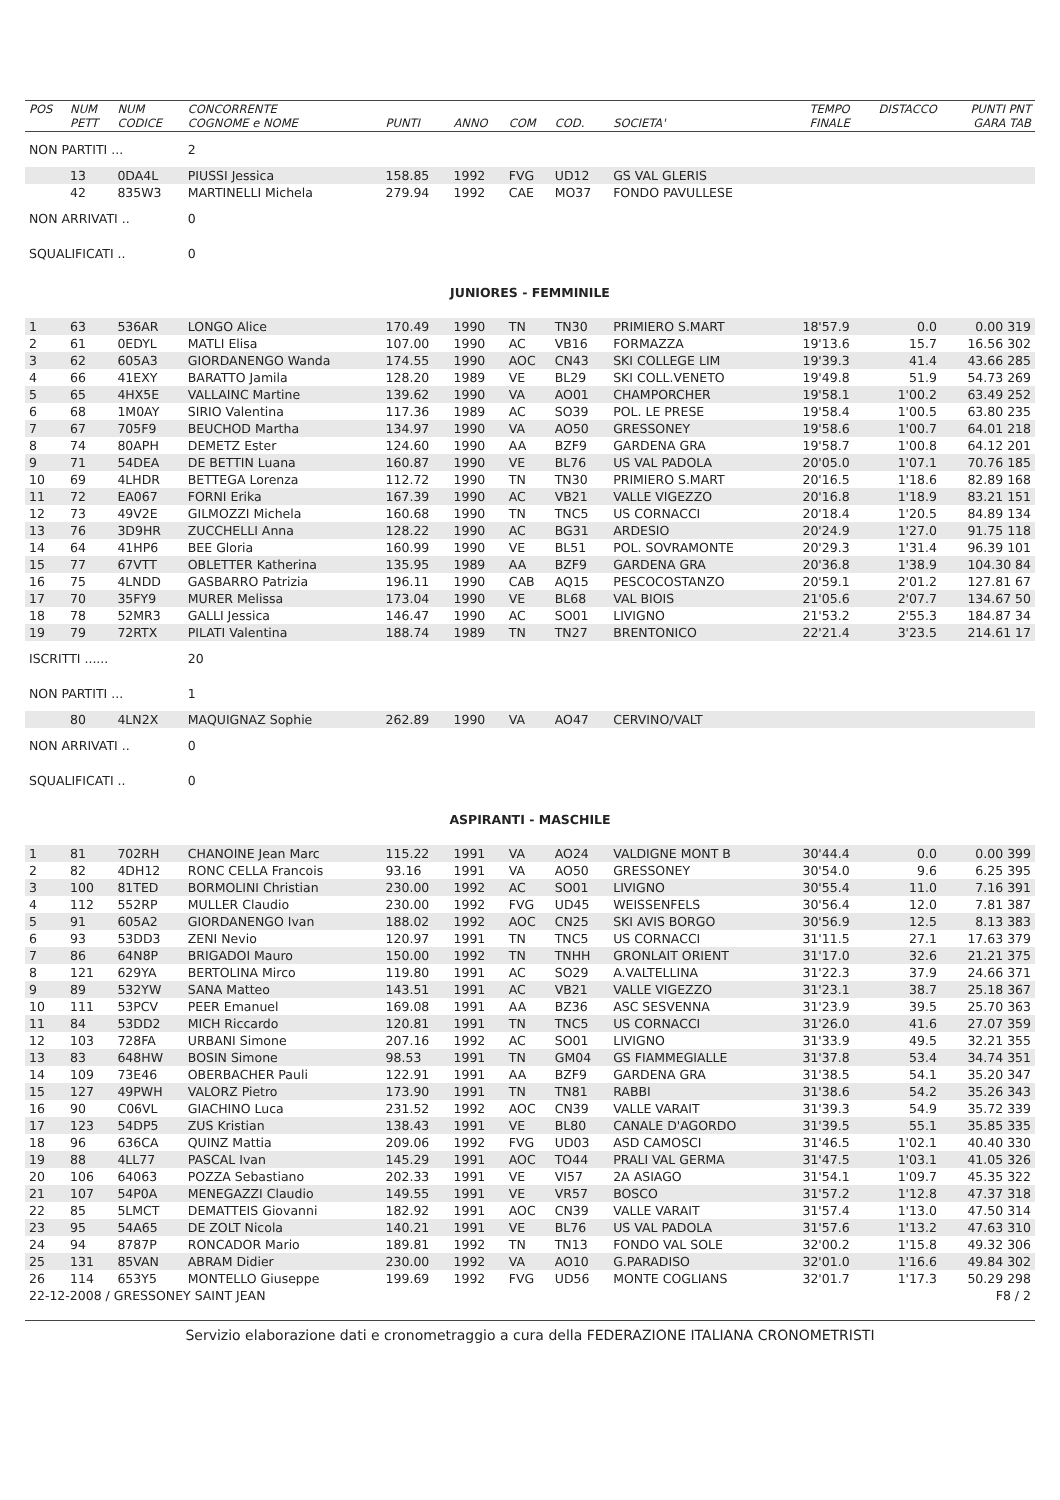| POS | NUM PETT | NUM CODICE | CONCORRENTE COGNOME e NOME | PUNTI | ANNO | COM | COD. | SOCIETA' | TEMPO FINALE | DISTACCO | PUNTI PNT GARA TAB |
| --- | --- | --- | --- | --- | --- | --- | --- | --- | --- | --- | --- |
| NON PARTITI ... | | | 2 | | | | | | | | |
| | 13 | 0DA4L | PIUSSI Jessica | 158.85 | 1992 | FVG | UD12 | GS VAL GLERIS | | | |
| | 42 | 835W3 | MARTINELLI Michela | 279.94 | 1992 | CAE | MO37 | FONDO PAVULLESE | | | |
| NON ARRIVATI .. | | | 0 | | | | | | | | |
| SQUALIFICATI .. | | | 0 | | | | | | | | |
| JUNIORES - FEMMINILE | | | | | | | | | | | |
| 1 | 63 | 536AR | LONGO Alice | 170.49 | 1990 | TN | TN30 | PRIMIERO S.MART | 18'57.9 | 0.0 | 0.00 319 |
| 2 | 61 | 0EDYL | MATLI Elisa | 107.00 | 1990 | AC | VB16 | FORMAZZA | 19'13.6 | 15.7 | 16.56 302 |
| 3 | 62 | 605A3 | GIORDANENGO Wanda | 174.55 | 1990 | AOC | CN43 | SKI COLLEGE LIM | 19'39.3 | 41.4 | 43.66 285 |
| 4 | 66 | 41EXY | BARATTO Jamila | 128.20 | 1989 | VE | BL29 | SKI COLL.VENETO | 19'49.8 | 51.9 | 54.73 269 |
| 5 | 65 | 4HX5E | VALLAINC Martine | 139.62 | 1990 | VA | AO01 | CHAMPORCHER | 19'58.1 | 1'00.2 | 63.49 252 |
| 6 | 68 | 1M0AY | SIRIO Valentina | 117.36 | 1989 | AC | SO39 | POL. LE PRESE | 19'58.4 | 1'00.5 | 63.80 235 |
| 7 | 67 | 705F9 | BEUCHOD Martha | 134.97 | 1990 | VA | AO50 | GRESSONEY | 19'58.6 | 1'00.7 | 64.01 218 |
| 8 | 74 | 80APH | DEMETZ Ester | 124.60 | 1990 | AA | BZF9 | GARDENA GRA | 19'58.7 | 1'00.8 | 64.12 201 |
| 9 | 71 | 54DEA | DE BETTIN Luana | 160.87 | 1990 | VE | BL76 | US VAL PADOLA | 20'05.0 | 1'07.1 | 70.76 185 |
| 10 | 69 | 4LHDR | BETTEGA Lorenza | 112.72 | 1990 | TN | TN30 | PRIMIERO S.MART | 20'16.5 | 1'18.6 | 82.89 168 |
| 11 | 72 | EA067 | FORNI Erika | 167.39 | 1990 | AC | VB21 | VALLE VIGEZZO | 20'16.8 | 1'18.9 | 83.21 151 |
| 12 | 73 | 49V2E | GILMOZZI Michela | 160.68 | 1990 | TN | TNC5 | US CORNACCI | 20'18.4 | 1'20.5 | 84.89 134 |
| 13 | 76 | 3D9HR | ZUCCHELLI Anna | 128.22 | 1990 | AC | BG31 | ARDESIO | 20'24.9 | 1'27.0 | 91.75 118 |
| 14 | 64 | 41HP6 | BEE Gloria | 160.99 | 1990 | VE | BL51 | POL. SOVRAMONTE | 20'29.3 | 1'31.4 | 96.39 101 |
| 15 | 77 | 67VTT | OBLETTER Katherina | 135.95 | 1989 | AA | BZF9 | GARDENA GRA | 20'36.8 | 1'38.9 | 104.30 84 |
| 16 | 75 | 4LNDD | GASBARRO Patrizia | 196.11 | 1990 | CAB | AQ15 | PESCOCOSTANZO | 20'59.1 | 2'01.2 | 127.81 67 |
| 17 | 70 | 35FY9 | MURER Melissa | 173.04 | 1990 | VE | BL68 | VAL BIOIS | 21'05.6 | 2'07.7 | 134.67 50 |
| 18 | 78 | 52MR3 | GALLI Jessica | 146.47 | 1990 | AC | SO01 | LIVIGNO | 21'53.2 | 2'55.3 | 184.87 34 |
| 19 | 79 | 72RTX | PILATI Valentina | 188.74 | 1989 | TN | TN27 | BRENTONICO | 22'21.4 | 3'23.5 | 214.61 17 |
| ISCRITTI ...... | | | 20 | | | | | | | | |
| NON PARTITI ... | | | 1 | | | | | | | | |
| | 80 | 4LN2X | MAQUIGNAZ Sophie | 262.89 | 1990 | VA | AO47 | CERVINO/VALT | | | |
| NON ARRIVATI .. | | | 0 | | | | | | | | |
| SQUALIFICATI .. | | | 0 | | | | | | | | |
| ASPIRANTI - MASCHILE | | | | | | | | | | | |
| 1 | 81 | 702RH | CHANOINE Jean Marc | 115.22 | 1991 | VA | AO24 | VALDIGNE MONT B | 30'44.4 | 0.0 | 0.00 399 |
| 2 | 82 | 4DH12 | RONC CELLA Francois | 93.16 | 1991 | VA | AO50 | GRESSONEY | 30'54.0 | 9.6 | 6.25 395 |
| 3 | 100 | 81TED | BORMOLINI Christian | 230.00 | 1992 | AC | SO01 | LIVIGNO | 30'55.4 | 11.0 | 7.16 391 |
| 4 | 112 | 552RP | MULLER Claudio | 230.00 | 1992 | FVG | UD45 | WEISSENFELS | 30'56.4 | 12.0 | 7.81 387 |
| 5 | 91 | 605A2 | GIORDANENGO Ivan | 188.02 | 1992 | AOC | CN25 | SKI AVIS BORGO | 30'56.9 | 12.5 | 8.13 383 |
| 6 | 93 | 53DD3 | ZENI Nevio | 120.97 | 1991 | TN | TNC5 | US CORNACCI | 31'11.5 | 27.1 | 17.63 379 |
| 7 | 86 | 64N8P | BRIGADOI Mauro | 150.00 | 1992 | TN | TNHH | GRONLAIT ORIENT | 31'17.0 | 32.6 | 21.21 375 |
| 8 | 121 | 629YA | BERTOLINA Mirco | 119.80 | 1991 | AC | SO29 | A.VALTELLINA | 31'22.3 | 37.9 | 24.66 371 |
| 9 | 89 | 532YW | SANA Matteo | 143.51 | 1991 | AC | VB21 | VALLE VIGEZZO | 31'23.1 | 38.7 | 25.18 367 |
| 10 | 111 | 53PCV | PEER Emanuel | 169.08 | 1991 | AA | BZ36 | ASC SESVENNA | 31'23.9 | 39.5 | 25.70 363 |
| 11 | 84 | 53DD2 | MICH Riccardo | 120.81 | 1991 | TN | TNC5 | US CORNACCI | 31'26.0 | 41.6 | 27.07 359 |
| 12 | 103 | 728FA | URBANI Simone | 207.16 | 1992 | AC | SO01 | LIVIGNO | 31'33.9 | 49.5 | 32.21 355 |
| 13 | 83 | 648HW | BOSIN Simone | 98.53 | 1991 | TN | GM04 | GS FIAMMEGIALLE | 31'37.8 | 53.4 | 34.74 351 |
| 14 | 109 | 73E46 | OBERBACHER Pauli | 122.91 | 1991 | AA | BZF9 | GARDENA GRA | 31'38.5 | 54.1 | 35.20 347 |
| 15 | 127 | 49PWH | VALORZ Pietro | 173.90 | 1991 | TN | TN81 | RABBI | 31'38.6 | 54.2 | 35.26 343 |
| 16 | 90 | C06VL | GIACHINO Luca | 231.52 | 1992 | AOC | CN39 | VALLE VARAIT | 31'39.3 | 54.9 | 35.72 339 |
| 17 | 123 | 54DP5 | ZUS Kristian | 138.43 | 1991 | VE | BL80 | CANALE D'AGORDO | 31'39.5 | 55.1 | 35.85 335 |
| 18 | 96 | 636CA | QUINZ Mattia | 209.06 | 1992 | FVG | UD03 | ASD CAMOSCI | 31'46.5 | 1'02.1 | 40.40 330 |
| 19 | 88 | 4LL77 | PASCAL Ivan | 145.29 | 1991 | AOC | TO44 | PRALI VAL GERMA | 31'47.5 | 1'03.1 | 41.05 326 |
| 20 | 106 | 64063 | POZZA Sebastiano | 202.33 | 1991 | VE | VI57 | 2A ASIAGO | 31'54.1 | 1'09.7 | 45.35 322 |
| 21 | 107 | 54P0A | MENEGAZZI Claudio | 149.55 | 1991 | VE | VR57 | BOSCO | 31'57.2 | 1'12.8 | 47.37 318 |
| 22 | 85 | 5LMCT | DEMATTEIS Giovanni | 182.92 | 1991 | AOC | CN39 | VALLE VARAIT | 31'57.4 | 1'13.0 | 47.50 314 |
| 23 | 95 | 54A65 | DE ZOLT Nicola | 140.21 | 1991 | VE | BL76 | US VAL PADOLA | 31'57.6 | 1'13.2 | 47.63 310 |
| 24 | 94 | 8787P | RONCADOR Mario | 189.81 | 1992 | TN | TN13 | FONDO VAL SOLE | 32'00.2 | 1'15.8 | 49.32 306 |
| 25 | 131 | 85VAN | ABRAM Didier | 230.00 | 1992 | VA | AO10 | G.PARADISO | 32'01.0 | 1'16.6 | 49.84 302 |
| 26 | 114 | 653Y5 | MONTELLO Giuseppe | 199.69 | 1992 | FVG | UD56 | MONTE COGLIANS | 32'01.7 | 1'17.3 | 50.29 298 |
| 22-12-2008 / GRESSONEY SAINT JEAN | | | | | | | | | | | F8 / 2 |
Servizio elaborazione dati e cronometraggio a cura della FEDERAZIONE ITALIANA CRONOMETRISTI